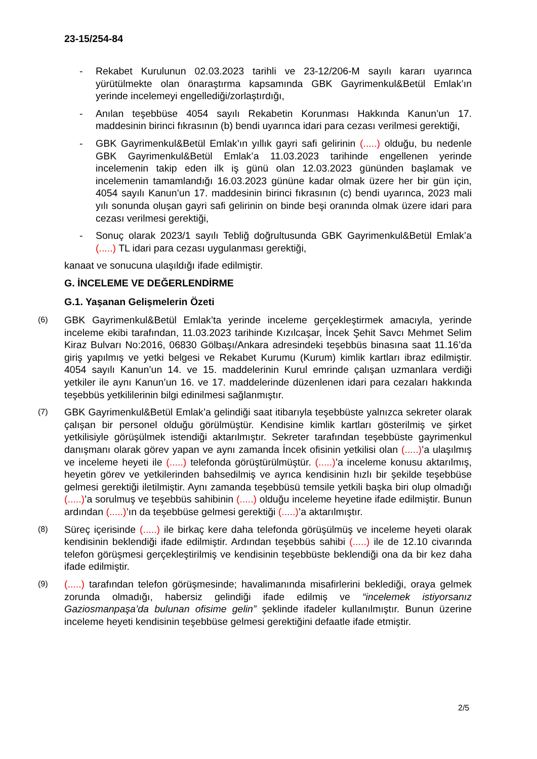23-15/254-84
- Rekabet Kurulunun 02.03.2023 tarihli ve 23-12/206-M sayılı kararı uyarınca yürütülmekte olan önaraştırma kapsamında GBK Gayrimenkul&Betül Emlak’ın yerinde incelemeyi engellediği/zorlaştırdığı,
- Anılan teşebbüse 4054 sayılı Rekabetin Korunması Hakkında Kanun’un 17. maddesinin birinci fıkrasının (b) bendi uyarınca idari para cezası verilmesi gerektiği,
- GBK Gayrimenkul&Betül Emlak’ın yıllık gayri safi gelirinin (.....) olduğu, bu nedenle GBK Gayrimenkul&Betül Emlak’a 11.03.2023 tarihinde engellenen yerinde incelemenin takip eden ilk iş günü olan 12.03.2023 gününden başlamak ve incelemenin tamamlandığı 16.03.2023 gününe kadar olmak üzere her bir gün için, 4054 sayılı Kanun’un 17. maddesinin birinci fıkrasının (c) bendi uyarınca, 2023 mali yılı sonunda oluşan gayri safi gelirinin on binde beşi oranında olmak üzere idari para cezası verilmesi gerektiği,
- Sonuç olarak 2023/1 sayılı Tebliğ doğrultusunda GBK Gayrimenkul&Betül Emlak’a (.....) TL idari para cezası uygulanması gerektiği,
kanaat ve sonucuna ulaşıldığı ifade edilmiştir.
G. İNCELEME VE DEĞERLENDİRME
G.1. Yaşanan Gelişmelerin Özeti
(6) GBK Gayrimenkul&Betül Emlak’ta yerinde inceleme gerçekleştirmek amacıyla, yerinde inceleme ekibi tarafından, 11.03.2023 tarihinde Kızılcaşar, İncek Şehit Savcı Mehmet Selim Kiraz Bulvarı No:2016, 06830 Gölbaşı/Ankara adresindeki teşebbüs binasına saat 11.16’da giriş yapılmış ve yetki belgesi ve Rekabet Kurumu (Kurum) kimlik kartları ibraz edilmiştir. 4054 sayılı Kanun’un 14. ve 15. maddelerinin Kurul emrinde çalışan uzmanlara verdiği yetkiler ile aynı Kanun’un 16. ve 17. maddelerinde düzenlenen idari para cezaları hakkında teşebbüs yetkililerinin bilgi edinilmesi sağlanmıştır.
(7) GBK Gayrimenkul&Betül Emlak’a gelindiği saat itibarıyla teşebbüste yalnızca sekreter olarak çalışan bir personel olduğu görülmüştür. Kendisine kimlik kartları gösterilmiş ve şirket yetkilisiyle görüşülmek istendiği aktarılmıştır. Sekreter tarafından teşebbüste gayrimenkul danışmanı olarak görev yapan ve aynı zamanda İncek ofisinin yetkilisi olan (.....)’a ulaşılmış ve inceleme heyeti ile (.....) telefonda görüştürülmüştür. (.....)’a inceleme konusu aktarılmış, heyetin görev ve yetkilerinden bahsedilmiş ve ayrıca kendisinin hızlı bir şekilde teşebbüse gelmesi gerektiği iletilmiştir. Aynı zamanda teşebbüsü temsile yetkili başka biri olup olmadığı (.....)’a sorulmuş ve teşebbüs sahibinin (.....) olduğu inceleme heyetine ifade edilmiştir. Bunun ardından (.....)’ın da teşebbüse gelmesi gerektiği (.....)’a aktarılmıştır.
(8) Süreç içerisinde (.....) ile birkaç kere daha telefonda görüşülmüş ve inceleme heyeti olarak kendisinin beklendiği ifade edilmiştir. Ardından teşebbüs sahibi (.....) ile de 12.10 civarında telefon görüşmesi gerçekleştirilmiş ve kendisinin teşebbüste beklendiği ona da bir kez daha ifade edilmiştir.
(9) (.....) tarafından telefon görüşmesinde; havalimanında misafirlerini beklediği, oraya gelmek zorunda olmadığı, habersiz gelindiği ifade edilmiş ve “incelemek istiyorsanız Gaziosmanpaşa’da bulunan ofisime gelin” şeklinde ifadeler kullanılmıştır. Bunun üzerine inceleme heyeti kendisinin teşebbüse gelmesi gerektiğini defaatle ifade etmiştir.
2/5